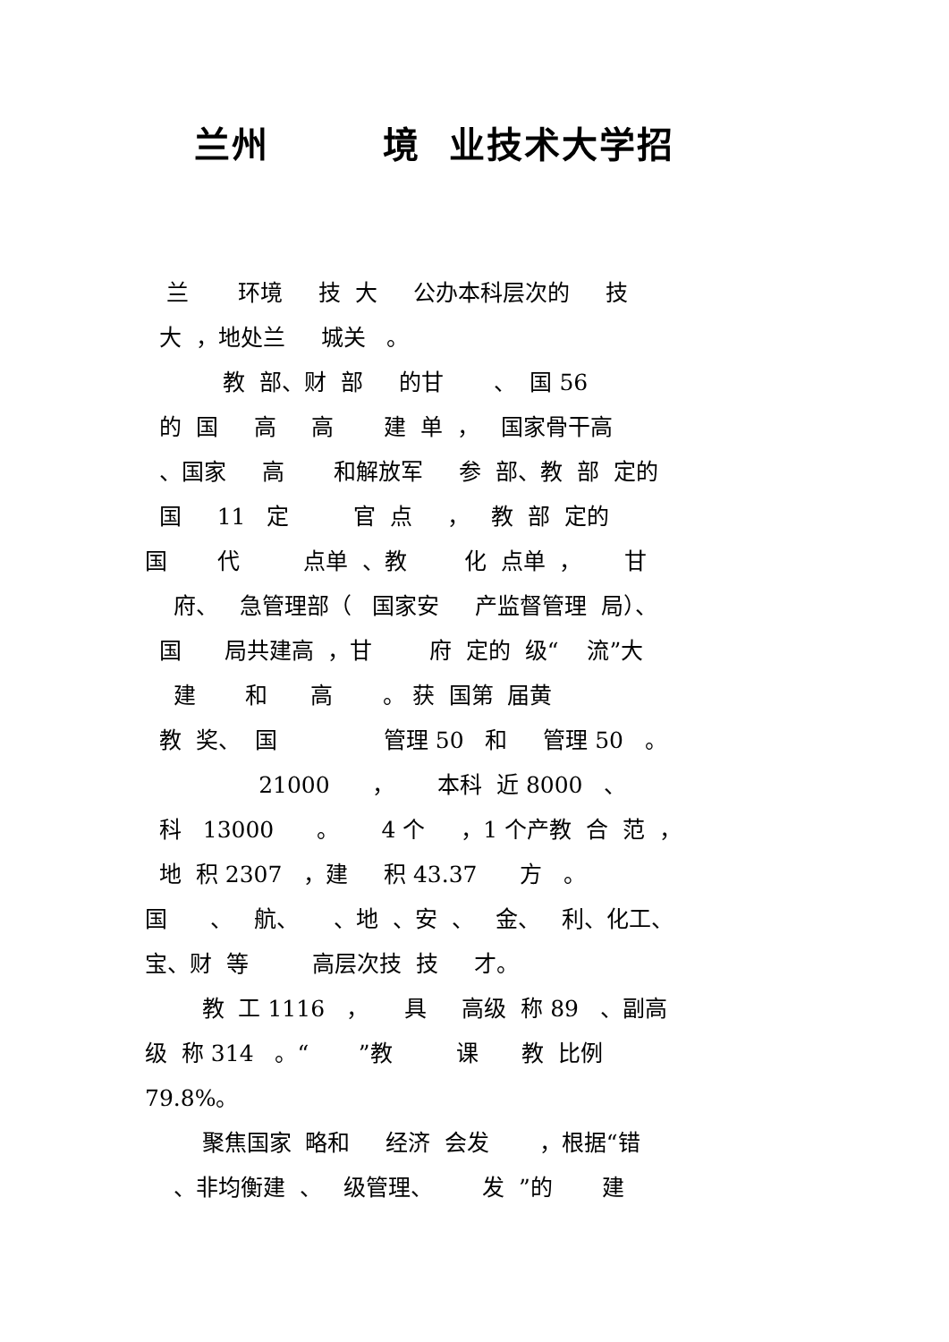兰州 境 业技术大学招
兰 环境 技 大 公办本科层次的 技
大 ，地处兰 城关 。
教 部、财 部 的甘 、 国 56
的 国 高 高 建 单 ， 国家骨干高
、国家 高 和解放军 参 部、教 部 定的
国 11 定 官 点 ， 教 部 定的
国 代 点单 、教 化 点单 ， 甘
府、 急管理部（ 国家安 产监督管理 局）、
国 局共建高 ，甘 府 定的 级“ 流”大
建 和 高 。 获 国第 届黄
教 奖、 国 管理 50 和 管理 50 。
21000 ， 本科 近 8000 、
科 13000 。 4 个 ，1 个产教 合 范 ，
地 积 2307 ，建 积 43.37 方 。
国 、 航、 、地 、安 、 金、 利、化工、
宝、财 等 高层次技 技 才。
教 工 1116 ， 具 高级 称 89 、副高
级 称 314 。“ ”教 课 教 比例
79.8%。
聚焦国家 略和 经济 会发 ，根据“错
、非均衡建 、 级管理、 发 ”的 建